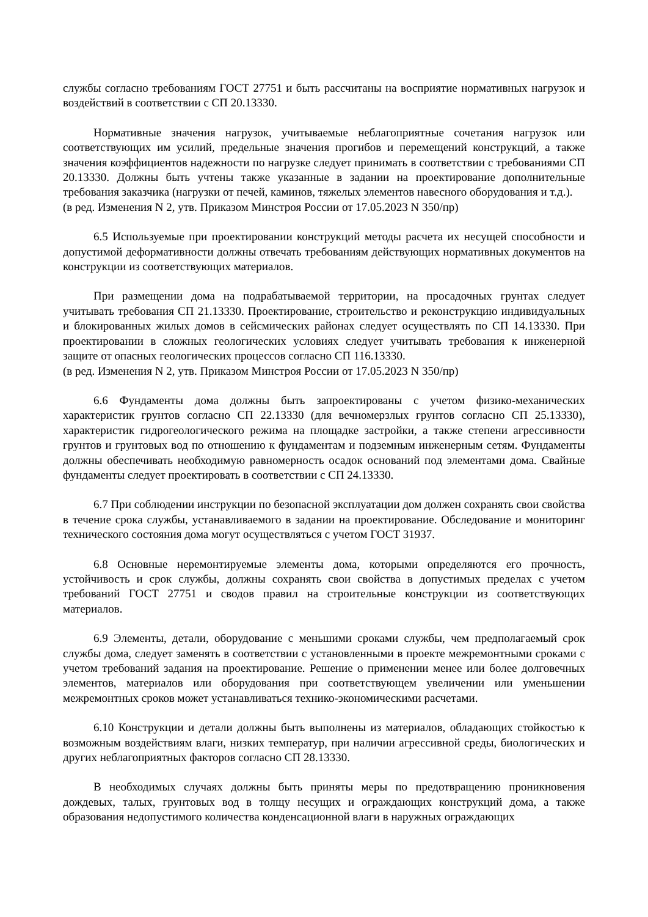службы согласно требованиям ГОСТ 27751 и быть рассчитаны на восприятие нормативных нагрузок и воздействий в соответствии с СП 20.13330.
Нормативные значения нагрузок, учитываемые неблагоприятные сочетания нагрузок или соответствующих им усилий, предельные значения прогибов и перемещений конструкций, а также значения коэффициентов надежности по нагрузке следует принимать в соответствии с требованиями СП 20.13330. Должны быть учтены также указанные в задании на проектирование дополнительные требования заказчика (нагрузки от печей, каминов, тяжелых элементов навесного оборудования и т.д.).
(в ред. Изменения N 2, утв. Приказом Минстроя России от 17.05.2023 N 350/пр)
6.5 Используемые при проектировании конструкций методы расчета их несущей способности и допустимой деформативности должны отвечать требованиям действующих нормативных документов на конструкции из соответствующих материалов.
При размещении дома на подрабатываемой территории, на просадочных грунтах следует учитывать требования СП 21.13330. Проектирование, строительство и реконструкцию индивидуальных и блокированных жилых домов в сейсмических районах следует осуществлять по СП 14.13330. При проектировании в сложных геологических условиях следует учитывать требования к инженерной защите от опасных геологических процессов согласно СП 116.13330.
(в ред. Изменения N 2, утв. Приказом Минстроя России от 17.05.2023 N 350/пр)
6.6 Фундаменты дома должны быть запроектированы с учетом физико-механических характеристик грунтов согласно СП 22.13330 (для вечномерзлых грунтов согласно СП 25.13330), характеристик гидрогеологического режима на площадке застройки, а также степени агрессивности грунтов и грунтовых вод по отношению к фундаментам и подземным инженерным сетям. Фундаменты должны обеспечивать необходимую равномерность осадок оснований под элементами дома. Свайные фундаменты следует проектировать в соответствии с СП 24.13330.
6.7 При соблюдении инструкции по безопасной эксплуатации дом должен сохранять свои свойства в течение срока службы, устанавливаемого в задании на проектирование. Обследование и мониторинг технического состояния дома могут осуществляться с учетом ГОСТ 31937.
6.8 Основные неремонтируемые элементы дома, которыми определяются его прочность, устойчивость и срок службы, должны сохранять свои свойства в допустимых пределах с учетом требований ГОСТ 27751 и сводов правил на строительные конструкции из соответствующих материалов.
6.9 Элементы, детали, оборудование с меньшими сроками службы, чем предполагаемый срок службы дома, следует заменять в соответствии с установленными в проекте межремонтными сроками с учетом требований задания на проектирование. Решение о применении менее или более долговечных элементов, материалов или оборудования при соответствующем увеличении или уменьшении межремонтных сроков может устанавливаться технико-экономическими расчетами.
6.10 Конструкции и детали должны быть выполнены из материалов, обладающих стойкостью к возможным воздействиям влаги, низких температур, при наличии агрессивной среды, биологических и других неблагоприятных факторов согласно СП 28.13330.
В необходимых случаях должны быть приняты меры по предотвращению проникновения дождевых, талых, грунтовых вод в толщу несущих и ограждающих конструкций дома, а также образования недопустимого количества конденсационной влаги в наружных ограждающих